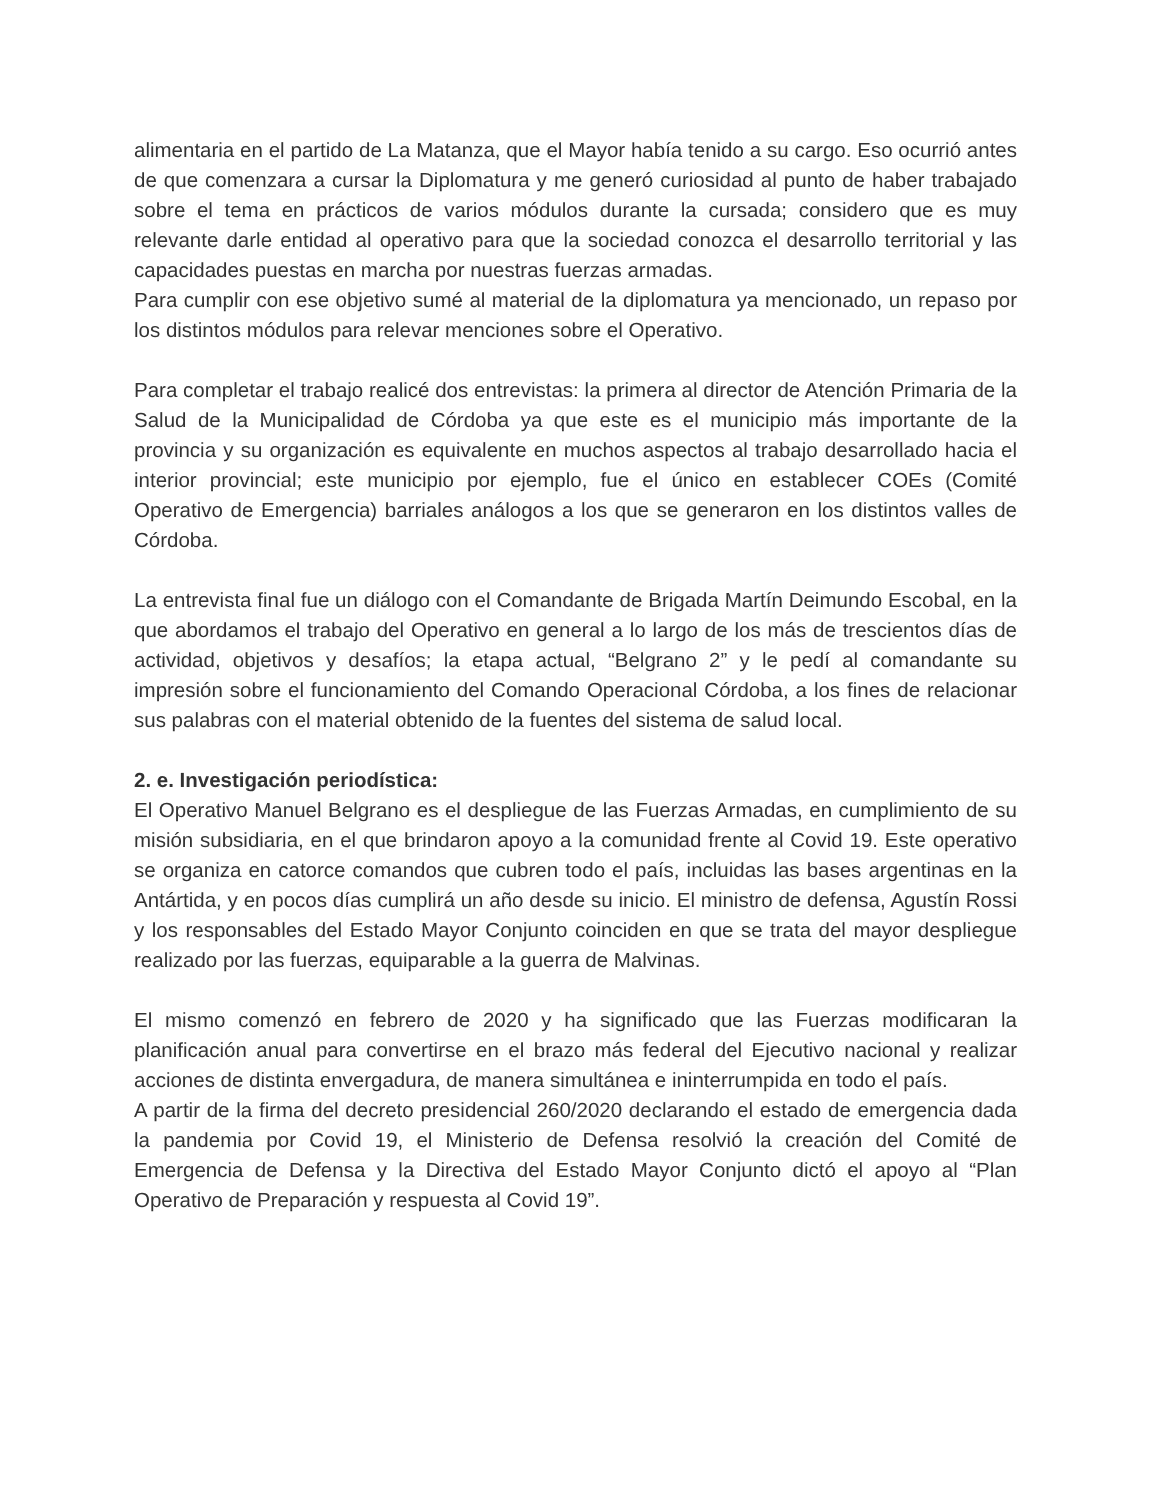alimentaria en el partido de La Matanza, que el Mayor había tenido a su cargo. Eso ocurrió antes de que comenzara a cursar la Diplomatura y me generó curiosidad al punto de haber trabajado sobre el tema en prácticos de varios módulos durante la cursada; considero que es muy relevante darle entidad al operativo para que la sociedad conozca el desarrollo territorial y las capacidades puestas en marcha por nuestras fuerzas armadas.
Para cumplir con ese objetivo sumé al material de la diplomatura ya mencionado, un repaso por los distintos módulos para relevar menciones sobre el Operativo.
Para completar el trabajo realicé dos entrevistas: la primera al director de Atención Primaria de la Salud de la Municipalidad de Córdoba ya que este es el municipio más importante de la provincia y su organización es equivalente en muchos aspectos al trabajo desarrollado hacia el interior provincial; este municipio por ejemplo, fue el único en establecer COEs (Comité Operativo de Emergencia) barriales análogos a los que se generaron en los distintos valles de Córdoba.
La entrevista final fue un diálogo con el Comandante de Brigada Martín Deimundo Escobal, en la que abordamos el trabajo del Operativo en general a lo largo de los más de trescientos días de actividad, objetivos y desafíos; la etapa actual, “Belgrano 2” y le pedí al comandante su impresión sobre el funcionamiento del Comando Operacional Córdoba, a los fines de relacionar sus palabras con el material obtenido de la fuentes del sistema de salud local.
2. e. Investigación periodística:
El Operativo Manuel Belgrano es el despliegue de las Fuerzas Armadas, en cumplimiento de su misión subsidiaria, en el que brindaron apoyo a la comunidad frente al Covid 19. Este operativo se organiza en catorce comandos que cubren todo el país, incluidas las bases argentinas en la Antártida, y en pocos días cumplirá un año desde su inicio. El ministro de defensa, Agustín Rossi y los responsables del Estado Mayor Conjunto coinciden en que se trata del mayor despliegue realizado por las fuerzas, equiparable a la guerra de Malvinas.
El mismo comenzó en febrero de 2020 y ha significado que las Fuerzas modificaran la planificación anual para convertirse en el brazo más federal del Ejecutivo nacional y realizar acciones de distinta envergadura, de manera simultánea e ininterrumpida en todo el país.
A partir de la firma del decreto presidencial 260/2020 declarando el estado de emergencia dada la pandemia por Covid 19, el Ministerio de Defensa resolvió la creación del Comité de Emergencia de Defensa y la Directiva del Estado Mayor Conjunto dictó el apoyo al “Plan Operativo de Preparación y respuesta al Covid 19”.